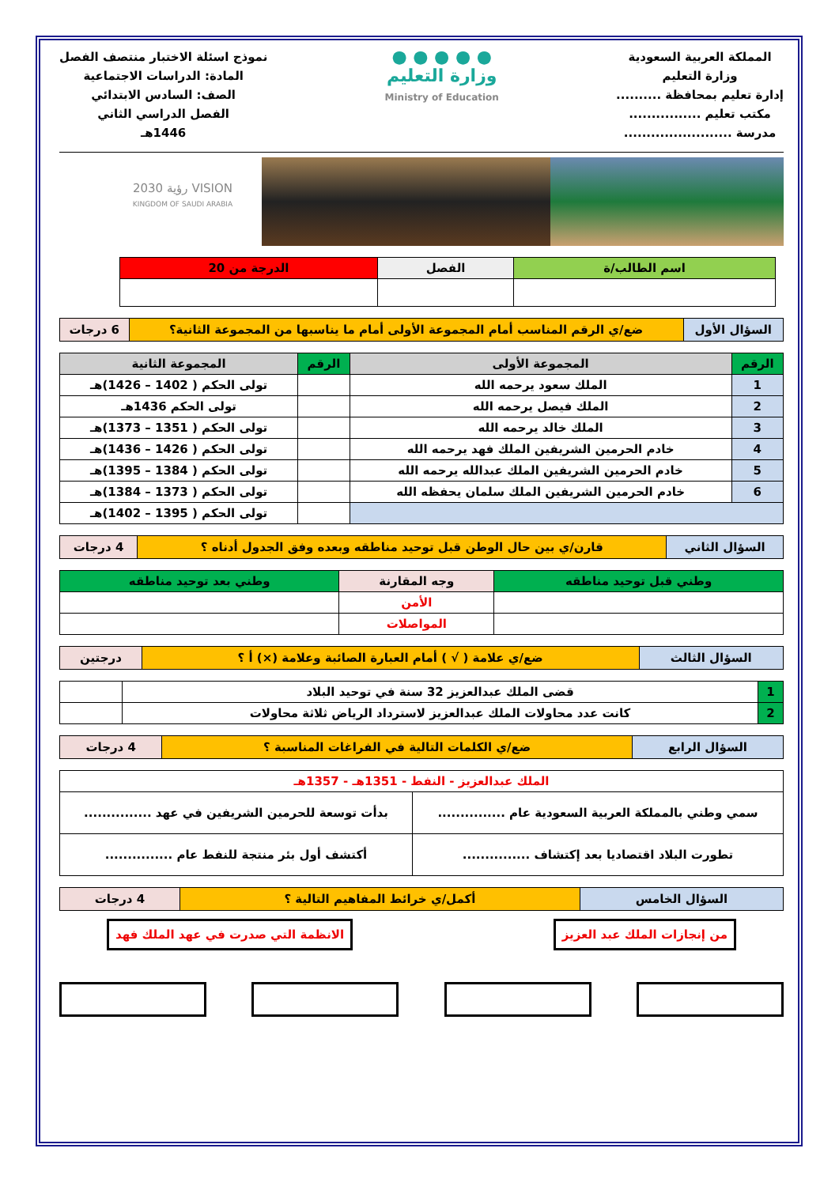المملكة العربية السعودية
وزارة التعليم
إدارة تعليم بمحافظة ..........
مكتب تعليم ................
مدرسة ........................
● ● ● ● ●
وزارة التعليم
Ministry of Education
نموذج اسئلة الاختبار منتصف الفصل
المادة: الدراسات الاجتماعية
الصف: السادس الابتدائي
الفصل الدراسي الثاني
1446هـ
VISION رؤية 2030
KINGDOM OF SAUDI ARABIA
| اسم الطالب/ة | الفصل | الدرجة من 20 |
| السؤال الأول | ضع/ي الرقم المناسب أمام المجموعة الأولى أمام ما يناسبها من المجموعة الثانية؟ | 6 درجات |
| الرقم | المجموعة الأولى | الرقم | المجموعة الثانية |
| --- | --- | --- | --- |
| 1 | الملك سعود يرحمه الله | | تولى الحكم ( 1402 – 1426)هـ |
| 2 | الملك فيصل يرحمه الله | | تولى الحكم 1436هـ |
| 3 | الملك خالد يرحمه الله | | تولى الحكم ( 1351 – 1373)هـ |
| 4 | خادم الحرمين الشريفين الملك فهد يرحمه الله | | تولى الحكم ( 1426 – 1436)هـ |
| 5 | خادم الحرمين الشريفين الملك عبدالله يرحمه الله | | تولى الحكم ( 1384 – 1395)هـ |
| 6 | خادم الحرمين الشريفين الملك سلمان يحفظه الله | | تولى الحكم ( 1373 – 1384)هـ |
| | | | تولى الحكم ( 1395 – 1402)هـ |
| السؤال الثاني | قارن/ي بين حال الوطن قبل توحيد مناطقه وبعده وفق الجدول أدناه ؟ | 4 درجات |
| وطني قبل توحيد مناطقه | وجه المقارنة | وطني بعد توحيد مناطقه |
| --- | --- | --- |
| | الأمن | |
| | المواصلات | |
| السؤال الثالث | ضع/ي علامة ( √ ) أمام العبارة الصائبة وعلامة (×) أ ؟ | درجتين |
| 1 | قضى الملك عبدالعزيز 32 سنة في توحيد البلاد | |
| 2 | كانت عدد محاولات الملك عبدالعزيز لاسترداد الرياض ثلاثة محاولات | |
| السؤال الرابع | ضع/ي الكلمات التالية في الفراغات المناسبة ؟ | 4 درجات |
| الملك عبدالعزيز - النفط - 1351هـ - 1357هـ | |
| سمي وطني بالمملكة العربية السعودية عام ............... | بدأت توسعة للحرمين الشريفين في عهد ............... |
| تطورت البلاد اقتصاديا بعد إكتشاف ............... | أكتشف أول بئر منتجة للنفط عام ............... |
| السؤال الخامس | أكمل/ي خرائط المفاهيم التالية ؟ | 4 درجات |
من إنجازات الملك عبد العزيز الانظمة التي صدرت في عهد الملك فهد